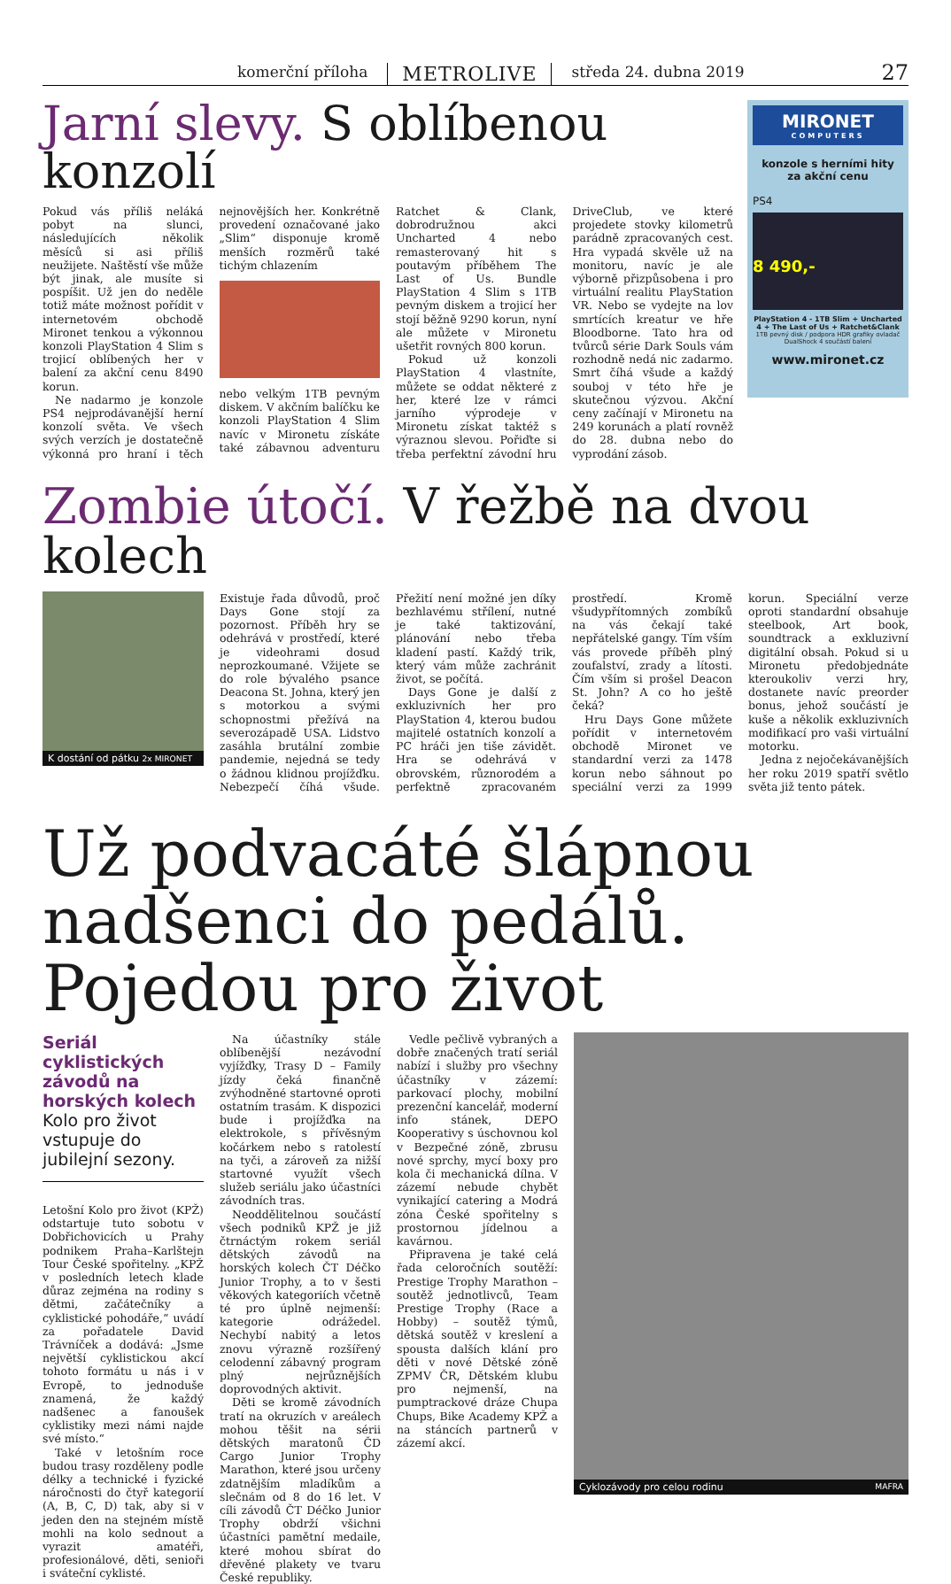komerční příloha METROLIVE středa 24. dubna 2019
27
Jarní slevy. S oblíbenou konzolí
Pokud vás příliš neláká pobyt na slunci, následujících několik měsíců si asi příliš neužijete. Naštěstí vše může být jinak, ale musíte si pospíšit. Už jen do neděle totiž máte možnost pořídit v internetovém obchodě Mironet tenkou a výkonnou konzoli PlayStation 4 Slim s trojicí oblíbených her v balení za akční cenu 8490 korun.
Ne nadarmo je konzole PS4 nejprodávanější herní konzolí světa. Ve všech svých verzích je dostatečně výkonná pro hraní i těch nejnovějších her. Konkrétně provedení označované jako „Slim“ disponuje kromě menších rozměrů také tichým chlazením
nebo velkým 1TB pevným diskem. V akčním balíčku ke konzoli PlayStation 4 Slim navíc v Mironetu získáte také zábavnou adventuru Ratchet & Clank, dobrodružnou akci Uncharted 4 nebo remasterovaný hit s poutavým příběhem The Last of Us. Bundle PlayStation 4 Slim s 1TB pevným diskem a trojicí her stojí běžně 9290 korun, nyní ale můžete v Mironetu ušetřit rovných 800 korun.
Pokud už konzoli PlayStation 4 vlastníte, můžete se oddat některé z her, které lze v rámci jarního výprodeje v Mironetu získat taktéž s výraznou slevou. Pořiďte si třeba perfektní závodní hru DriveClub, ve které projedete stovky kilometrů parádně zpracovaných cest. Hra vypadá skvěle už na monitoru, navíc je ale výborně přizpůsobena i pro virtuální realitu PlayStation VR. Nebo se vydejte na lov smrtících kreatur ve hře Bloodborne. Tato hra od tvůrců série Dark Souls vám rozhodně nedá nic zadarmo. Smrt číhá všude a každý souboj v této hře je skutečnou výzvou. Akční ceny začínají v Mironetu na 249 korunách a platí rovněž do 28. dubna nebo do vyprodání zásob.
MIRONET
COMPUTERS
konzole s herními hity
za akční cenu
PS4
8 490,-
PlayStation 4 - 1TB Slim + Uncharted 4 + The Last of Us + Ratchet&Clank
1TB pevný disk / podpora HDR grafiky ovladač DualShock 4 součástí balení
www.mironet.cz
Zombie útočí. V řežbě na dvou kolech
K dostání od pátku 2x MIRONET
Existuje řada důvodů, proč Days Gone stojí za pozornost. Příběh hry se odehrává v prostředí, které je videohrami dosud neprozkoumané. Vžijete se do role bývalého psance Deacona St. Johna, který jen s motorkou a svými schopnostmi přežívá na severozápadě USA. Lidstvo zasáhla brutální zombie pandemie, nejedná se tedy o žádnou klidnou projížďku. Nebezpečí číhá všude. Přežití není možné jen díky bezhlavému střílení, nutné je také taktizování, plánování nebo třeba kladení pastí. Každý trik, který vám může zachránit život, se počítá.
Days Gone je další z exkluzivních her pro PlayStation 4, kterou budou majitelé ostatních konzolí a PC hráči jen tiše závidět. Hra se odehrává v obrovském, různorodém a perfektně zpracovaném prostředí. Kromě všudypřítomných zombíků na vás čekají také nepřátelské gangy. Tím vším vás provede příběh plný zoufalství, zrady a lítosti. Čím vším si prošel Deacon St. John? A co ho ještě čeká?
Hru Days Gone můžete pořídit v internetovém obchodě Mironet ve standardní verzi za 1478 korun nebo sáhnout po speciální verzi za 1999 korun. Speciální verze oproti standardní obsahuje steelbook, Art book, soundtrack a exkluzivní digitální obsah. Pokud si u Mironetu předobjednáte kteroukoliv verzi hry, dostanete navíc preorder bonus, jehož součástí je kuše a několik exkluzivních modifikací pro vaši virtuální motorku.
Jedna z nejočekávanějších her roku 2019 spatří světlo světa již tento pátek.
Už podvacáté šlápnou nadšenci do pedálů. Pojedou pro život
Seriál cyklistických závodů na horských kolech
Kolo pro život vstupuje do jubilejní sezony.
Letošní Kolo pro život (KPŽ) odstartuje tuto sobotu v Dobřichovicích u Prahy podnikem Praha–Karlštejn Tour České spořitelny. „KPŽ v posledních letech klade důraz zejména na rodiny s dětmi, začátečníky a cyklistické pohodáře,“ uvádí za pořadatele David Trávníček a dodává: „Jsme největší cyklistickou akcí tohoto formátu u nás i v Evropě, to jednoduše znamená, že každý nadšenec a fanoušek cyklistiky mezi námi najde své místo.“
Také v letošním roce budou trasy rozděleny podle délky a technické i fyzické náročnosti do čtyř kategorií (A, B, C, D) tak, aby si v jeden den na stejném místě mohli na kolo sednout a vyrazit amatéři, profesionálové, děti, senioři i sváteční cyklisté.
Na účastníky stále oblíbenější nezávodní vyjížďky, Trasy D – Family jízdy čeká finančně zvýhodněné startovné oproti ostatním trasám. K dispozici bude i projížďka na elektrokole, s přívěsným kočárkem nebo s ratolestí na tyči, a zároveň za nižší startovné využít všech služeb seriálu jako účastníci závodních tras.
Neoddělitelnou součástí všech podniků KPŽ je již čtrnáctým rokem seriál dětských závodů na horských kolech ČT Déčko Junior Trophy, a to v šesti věkových kategoriích včetně té pro úplně nejmenší: kategorie odrážedel. Nechybí nabitý a letos znovu výrazně rozšířený celodenní zábavný program plný nejrůznějších doprovodných aktivit.
Děti se kromě závodních tratí na okruzích v areálech mohou těšit na sérii dětských maratonů ČD Cargo Junior Trophy Marathon, které jsou určeny zdatnějším mladíkům a slečnám od 8 do 16 let. V cíli závodů ČT Déčko Junior Trophy obdrží všichni účastníci pamětní medaile, které mohou sbírat do dřevěné plakety ve tvaru České republiky.
Vedle pečlivě vybraných a dobře značených tratí seriál nabízí i služby pro všechny účastníky v zázemí: parkovací plochy, mobilní prezenční kancelář, moderní info stánek, DEPO Kooperativy s úschovnou kol v Bezpečné zóně, zbrusu nové sprchy, mycí boxy pro kola či mechanická dílna. V zázemí nebude chybět vynikající catering a Modrá zóna České spořitelny s prostornou jídelnou a kavárnou.
Připravena je také celá řada celoročních soutěží: Prestige Trophy Marathon – soutěž jednotlivců, Team Prestige Trophy (Race a Hobby) – soutěž týmů, dětská soutěž v kreslení a spousta dalších klání pro děti v nové Dětské zóně ZPMV ČR, Dětském klubu pro nejmenší, na pumptrackové dráze Chupa Chups, Bike Academy KPŽ a na stáncích partnerů v zázemí akcí.
Cyklozávody pro celou rodinu MAFRA